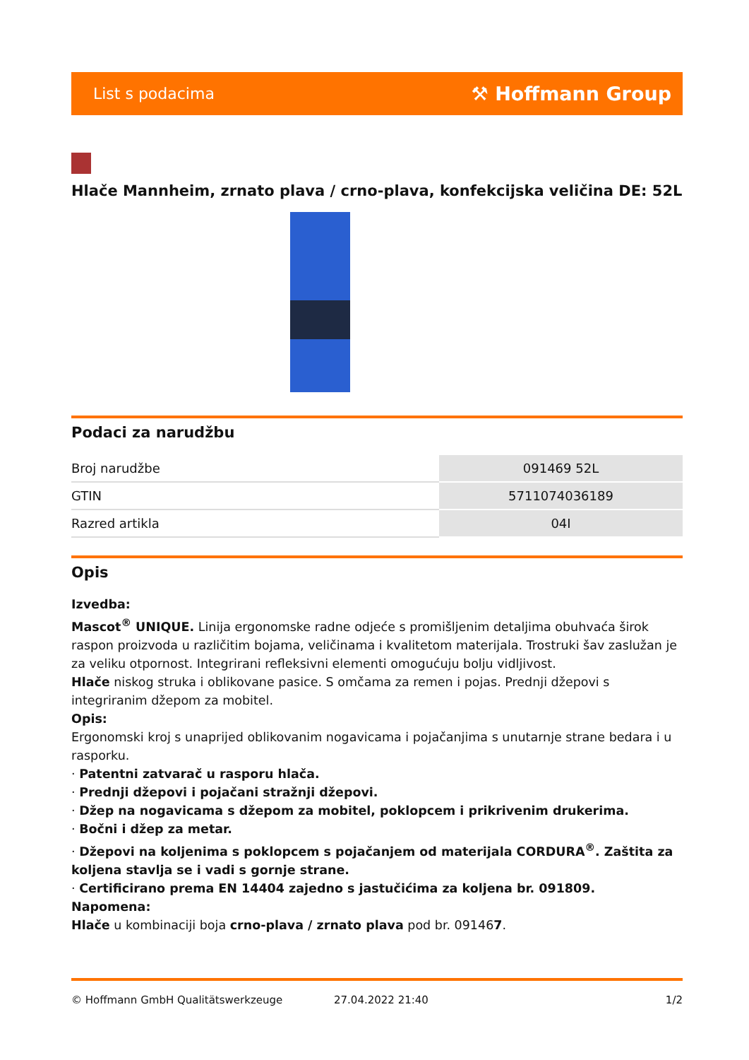List s podacima ⚒ Hoffmann Group
Hlače Mannheim, zrnato plava / crno-plava, konfekcijska veličina DE: 52L
Podaci za narudžbu
| Broj narudžbe | 091469 52L |
| GTIN | 5711074036189 |
| Razred artikla | 04I |
Opis
Izvedba:
Mascot<sup>®</sup> UNIQUE. Linija ergonomske radne odjeće s promišljenim detaljima obuhvaća širok raspon proizvoda u različitim bojama, veličinama i kvalitetom materijala. Trostruki šav zaslužan je za veliku otpornost. Integrirani refleksivni elementi omogućuju bolju vidljivost.
Hlače niskog struka i oblikovane pasice. S omčama za remen i pojas. Prednji džepovi s integriranim džepom za mobitel.
Opis:
Ergonomski kroj s unaprijed oblikovanim nogavicama i pojačanjima s unutarnje strane bedara i u rasporku.
· Patentni zatvarač u rasporu hlača.
· Prednji džepovi i pojačani stražnji džepovi.
· Džep na nogavicama s džepom za mobitel, poklopcem i prikrivenim drukerima.
· Bočni i džep za metar.
· Džepovi na koljenima s poklopcem s pojačanjem od materijala CORDURA<sup>®</sup>. Zaštita za koljena stavlja se i vadi s gornje strane.
· Certificirano prema EN 14404 zajedno s jastučićima za koljena br. 091809.
Napomena:
Hlače u kombinaciji boja crno-plava / zrnato plava pod br. 091467.
© Hoffmann GmbH Qualitätswerkzeuge 27.04.2022 21:40 1/2